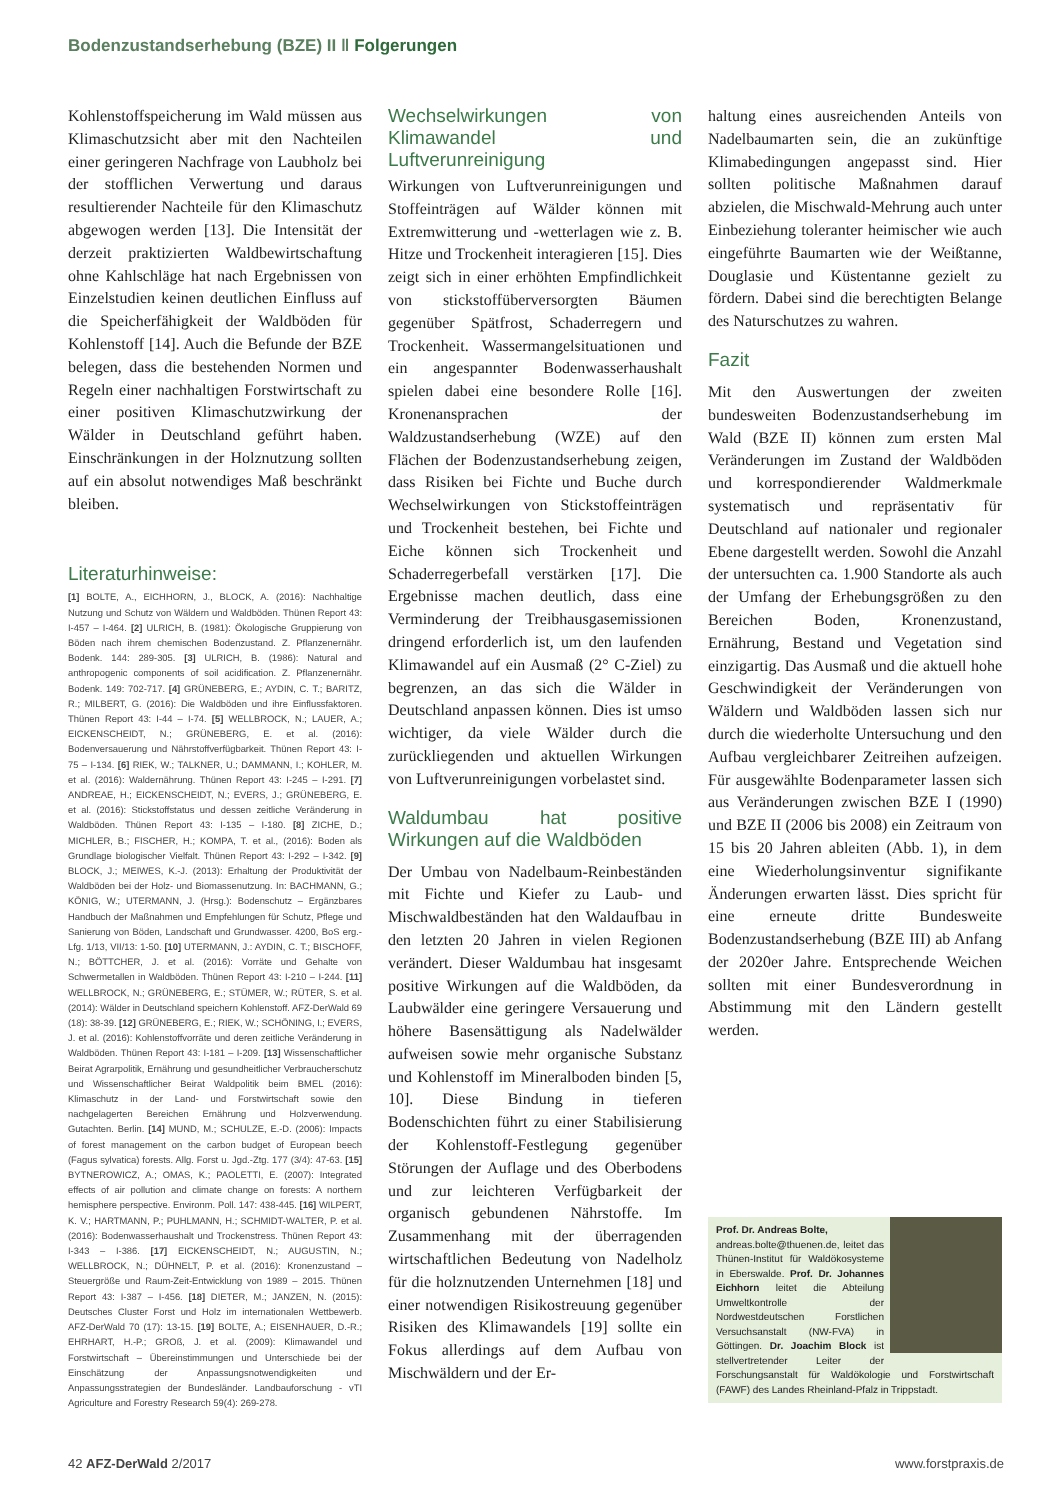Bodenzustandserhebung (BZE) II ‖ Folgerungen
Kohlenstoffspeicherung im Wald müssen aus Klimaschutzsicht aber mit den Nachteilen einer geringeren Nachfrage von Laubholz bei der stofflichen Verwertung und daraus resultierender Nachteile für den Klimaschutz abgewogen werden [13]. Die Intensität der derzeit praktizierten Waldbewirtschaftung ohne Kahlschläge hat nach Ergebnissen von Einzelstudien keinen deutlichen Einfluss auf die Speicherfähigkeit der Waldböden für Kohlenstoff [14]. Auch die Befunde der BZE belegen, dass die bestehenden Normen und Regeln einer nachhaltigen Forstwirtschaft zu einer positiven Klimaschutzwirkung der Wälder in Deutschland geführt haben. Einschränkungen in der Holznutzung sollten auf ein absolut notwendiges Maß beschränkt bleiben.
Literaturhinweise:
[1] BOLTE, A., EICHHORN, J., BLOCK, A. (2016): Nachhaltige Nutzung und Schutz von Wäldern und Waldböden. Thünen Report 43: I-457 – I-464. [2] ULRICH, B. (1981): Ökologische Gruppierung von Böden nach ihrem chemischen Bodenzustand. Z. Pflanzenernähr. Bodenk. 144: 289-305. [3] ULRICH, B. (1986): Natural and anthropogenic components of soil acidification. Z. Pflanzenernähr. Bodenk. 149: 702-717. [4] GRÜNEBERG, E.; AYDIN, C. T.; BARITZ, R.; MILBERT, G. (2016): Die Waldböden und ihre Einflussfaktoren. Thünen Report 43: I-44 – I-74. [5] WELLBROCK, N.; LAUER, A.; EICKENSCHEIDT, N.; GRÜNEBERG, E. et al. (2016): Bodenversauerung und Nährstoffverfügbarkeit. Thünen Report 43: I-75 – I-134. [6] RIEK, W.; TALKNER, U.; DAMMANN, I.; KOHLER, M. et al. (2016): Waldernährung. Thünen Report 43: I-245 – I-291. [7] ANDREAE, H.; EICKENSCHEIDT, N.; EVERS, J.; GRÜNEBERG, E. et al. (2016): Stickstoffstatus und dessen zeitliche Veränderung in Waldböden. Thünen Report 43: I-135 – I-180. [8] ZICHE, D.; MICHLER, B.; FISCHER, H.; KOMPA, T. et al., (2016): Boden als Grundlage biologischer Vielfalt. Thünen Report 43: I-292 – I-342. [9] BLOCK, J.; MEIWES, K.-J. (2013): Erhaltung der Produktivität der Waldböden bei der Holz- und Biomassenutzung. In: BACHMANN, G.; KÖNIG, W.; UTERMANN, J. (Hrsg.): Bodenschutz – Ergänzbares Handbuch der Maßnahmen und Empfehlungen für Schutz, Pflege und Sanierung von Böden, Landschaft und Grundwasser. 4200, BoS erg.- Lfg. 1/13, VII/13: 1-50. [10] UTERMANN, J.: AYDIN, C. T.; BISCHOFF, N.; BÖTTCHER, J. et al. (2016): Vorräte und Gehalte von Schwermetallen in Waldböden. Thünen Report 43: I-210 – I-244. [11] WELLBROCK, N.; GRÜNEBERG, E.; STÜMER, W.; RÜTER, S. et al. (2014): Wälder in Deutschland speichern Kohlenstoff. AFZ-DerWald 69 (18): 38-39. [12] GRÜNEBERG, E.; RIEK, W.; SCHÖNING, I.; EVERS, J. et al. (2016): Kohlenstoffvorräte und deren zeitliche Veränderung in Waldböden. Thünen Report 43: I-181 – I-209. [13] Wissenschaftlicher Beirat Agrarpolitik, Ernährung und gesundheitlicher Verbraucherschutz und Wissenschaftlicher Beirat Waldpolitik beim BMEL (2016): Klimaschutz in der Land- und Forstwirtschaft sowie den nachgelagerten Bereichen Ernährung und Holzverwendung. Gutachten. Berlin. [14] MUND, M.; SCHULZE, E.-D. (2006): Impacts of forest management on the carbon budget of European beech (Fagus sylvatica) forests. Allg. Forst u. Jgd.-Ztg. 177 (3/4): 47-63. [15] BYTNEROWICZ, A.; OMAS, K.; PAOLETTI, E. (2007): Integrated effects of air pollution and climate change on forests: A northern hemisphere perspective. Environm. Poll. 147: 438-445. [16] WILPERT, K. V.; HARTMANN, P.; PUHLMANN, H.; SCHMIDT-WALTER, P. et al. (2016): Bodenwasserhaushalt und Trockenstress. Thünen Report 43: I-343 – I-386. [17] EICKENSCHEIDT, N.; AUGUSTIN, N.; WELLBROCK, N.; DÜHNELT, P. et al. (2016): Kronenzustand – Steuergröße und Raum-Zeit-Entwicklung von 1989 – 2015. Thünen Report 43: I-387 – I-456. [18] DIETER, M.; JANZEN, N. (2015): Deutsches Cluster Forst und Holz im internationalen Wettbewerb. AFZ-DerWald 70 (17): 13-15. [19] BOLTE, A.; EISENHAUER, D.-R.; EHRHART, H.-P.; GROß, J. et al. (2009): Klimawandel und Forstwirtschaft – Übereinstimmungen und Unterschiede bei der Einschätzung der Anpassungsnotwendigkeiten und Anpassungsstrategien der Bundesländer. Landbauforschung - vTI Agriculture and Forestry Research 59(4): 269-278.
Wechselwirkungen von Klimawandel und Luftverunreinigung
Wirkungen von Luftverunreinigungen und Stoffeinträgen auf Wälder können mit Extremwitterung und -wetterlagen wie z. B. Hitze und Trockenheit interagieren [15]. Dies zeigt sich in einer erhöhten Empfindlichkeit von stickstoffüberversorgten Bäumen gegenüber Spätfrost, Schaderregern und Trockenheit. Wassermangelsituationen und ein angespannter Bodenwasserhaushalt spielen dabei eine besondere Rolle [16]. Kronenansprachen der Waldzustandserhebung (WZE) auf den Flächen der Bodenzustandserhebung zeigen, dass Risiken bei Fichte und Buche durch Wechselwirkungen von Stickstoffeinträgen und Trockenheit bestehen, bei Fichte und Eiche können sich Trockenheit und Schaderregerbefall verstärken [17]. Die Ergebnisse machen deutlich, dass eine Verminderung der Treibhausgasemissionen dringend erforderlich ist, um den laufenden Klimawandel auf ein Ausmaß (2° C-Ziel) zu begrenzen, an das sich die Wälder in Deutschland anpassen können. Dies ist umso wichtiger, da viele Wälder durch die zurückliegenden und aktuellen Wirkungen von Luftverunreinigungen vorbelastet sind.
Waldumbau hat positive Wirkungen auf die Waldböden
Der Umbau von Nadelbaum-Reinbeständen mit Fichte und Kiefer zu Laub- und Mischwaldbeständen hat den Waldaufbau in den letzten 20 Jahren in vielen Regionen verändert. Dieser Waldumbau hat insgesamt positive Wirkungen auf die Waldböden, da Laubwälder eine geringere Versauerung und höhere Basensättigung als Nadelwälder aufweisen sowie mehr organische Substanz und Kohlenstoff im Mineralboden binden [5, 10]. Diese Bindung in tieferen Bodenschichten führt zu einer Stabilisierung der Kohlenstoff-Festlegung gegenüber Störungen der Auflage und des Oberbodens und zur leichteren Verfügbarkeit der organisch gebundenen Nährstoffe. Im Zusammenhang mit der überragenden wirtschaftlichen Bedeutung von Nadelholz für die holznutzenden Unternehmen [18] und einer notwendigen Risikostreuung gegenüber Risiken des Klimawandels [19] sollte ein Fokus allerdings auf dem Aufbau von Mischwäldern und der Er-
haltung eines ausreichenden Anteils von Nadelbaumarten sein, die an zukünftige Klimabedingungen angepasst sind. Hier sollten politische Maßnahmen darauf abzielen, die Mischwald-Mehrung auch unter Einbeziehung toleranter heimischer wie auch eingeführte Baumarten wie der Weißtanne, Douglasie und Küstentanne gezielt zu fördern. Dabei sind die berechtigten Belange des Naturschutzes zu wahren.
Fazit
Mit den Auswertungen der zweiten bundesweiten Bodenzustandserhebung im Wald (BZE II) können zum ersten Mal Veränderungen im Zustand der Waldböden und korrespondierender Waldmerkmale systematisch und repräsentativ für Deutschland auf nationaler und regionaler Ebene dargestellt werden. Sowohl die Anzahl der untersuchten ca. 1.900 Standorte als auch der Umfang der Erhebungsgrößen zu den Bereichen Boden, Kronenzustand, Ernährung, Bestand und Vegetation sind einzigartig. Das Ausmaß und die aktuell hohe Geschwindigkeit der Veränderungen von Wäldern und Waldböden lassen sich nur durch die wiederholte Untersuchung und den Aufbau vergleichbarer Zeitreihen aufzeigen. Für ausgewählte Bodenparameter lassen sich aus Veränderungen zwischen BZE I (1990) und BZE II (2006 bis 2008) ein Zeitraum von 15 bis 20 Jahren ableiten (Abb. 1), in dem eine Wiederholungsinventur signifikante Änderungen erwarten lässt. Dies spricht für eine erneute dritte Bundesweite Bodenzustandserhebung (BZE III) ab Anfang der 2020er Jahre. Entsprechende Weichen sollten mit einer Bundesverordnung in Abstimmung mit den Ländern gestellt werden.
Prof. Dr. Andreas Bolte,
andreas.bolte@thuenen.de, leitet das Thünen-Institut für Waldökosysteme in Eberswalde. Prof. Dr. Johannes Eichhorn leitet die Abteilung Umweltkontrolle der Nordwestdeutschen Forstlichen Versuchsanstalt (NW-FVA) in Göttingen. Dr. Joachim Block ist stellvertretender Leiter der Forschungsanstalt für Waldökologie und Forstwirtschaft (FAWF) des Landes Rheinland-Pfalz in Trippstadt.
42 AFZ-DerWald 2/2017 www.forstpraxis.de